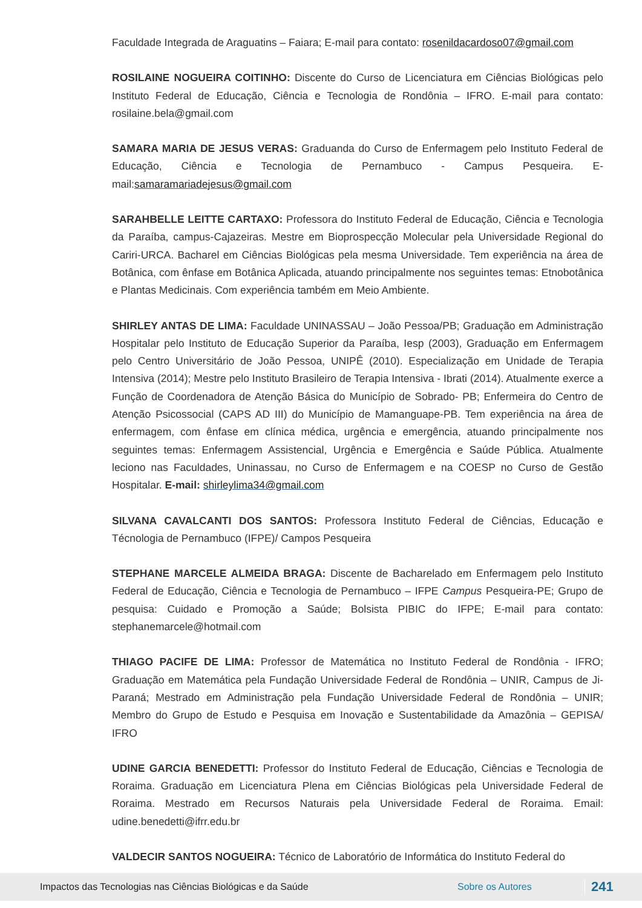Faculdade Integrada de Araguatins – Faiara; E-mail para contato: rosenildacardoso07@gmail.com
ROSILAINE NOGUEIRA COITINHO: Discente do Curso de Licenciatura em Ciências Biológicas pelo Instituto Federal de Educação, Ciência e Tecnologia de Rondônia – IFRO. E-mail para contato: rosilaine.bela@gmail.com
SAMARA MARIA DE JESUS VERAS: Graduanda do Curso de Enfermagem pelo Instituto Federal de Educação, Ciência e Tecnologia de Pernambuco - Campus Pesqueira. E-mail:samaramariadejesus@gmail.com
SARAHBELLE LEITTE CARTAXO: Professora do Instituto Federal de Educação, Ciência e Tecnologia da Paraíba, campus-Cajazeiras. Mestre em Bioprospecção Molecular pela Universidade Regional do Cariri-URCA. Bacharel em Ciências Biológicas pela mesma Universidade. Tem experiência na área de Botânica, com ênfase em Botânica Aplicada, atuando principalmente nos seguintes temas: Etnobotânica e Plantas Medicinais. Com experiência também em Meio Ambiente.
SHIRLEY ANTAS DE LIMA: Faculdade UNINASSAU – João Pessoa/PB; Graduação em Administração Hospitalar pelo Instituto de Educação Superior da Paraíba, Iesp (2003), Graduação em Enfermagem pelo Centro Universitário de João Pessoa, UNIPÊ (2010). Especialização em Unidade de Terapia Intensiva (2014); Mestre pelo Instituto Brasileiro de Terapia Intensiva - Ibrati (2014). Atualmente exerce a Função de Coordenadora de Atenção Básica do Município de Sobrado- PB; Enfermeira do Centro de Atenção Psicossocial (CAPS AD III) do Município de Mamanguape-PB. Tem experiência na área de enfermagem, com ênfase em clínica médica, urgência e emergência, atuando principalmente nos seguintes temas: Enfermagem Assistencial, Urgência e Emergência e Saúde Pública. Atualmente leciono nas Faculdades, Uninassau, no Curso de Enfermagem e na COESP no Curso de Gestão Hospitalar. E-mail: shirleylima34@gmail.com
SILVANA CAVALCANTI DOS SANTOS: Professora Instituto Federal de Ciências, Educação e Técnologia de Pernambuco (IFPE)/ Campos Pesqueira
STEPHANE MARCELE ALMEIDA BRAGA: Discente de Bacharelado em Enfermagem pelo Instituto Federal de Educação, Ciência e Tecnologia de Pernambuco – IFPE Campus Pesqueira-PE; Grupo de pesquisa: Cuidado e Promoção a Saúde; Bolsista PIBIC do IFPE; E-mail para contato: stephanemarcele@hotmail.com
THIAGO PACIFE DE LIMA: Professor de Matemática no Instituto Federal de Rondônia - IFRO; Graduação em Matemática pela Fundação Universidade Federal de Rondônia – UNIR, Campus de Ji-Paraná; Mestrado em Administração pela Fundação Universidade Federal de Rondônia – UNIR; Membro do Grupo de Estudo e Pesquisa em Inovação e Sustentabilidade da Amazônia – GEPISA/ IFRO
UDINE GARCIA BENEDETTI: Professor do Instituto Federal de Educação, Ciências e Tecnologia de Roraima. Graduação em Licenciatura Plena em Ciências Biológicas pela Universidade Federal de Roraima. Mestrado em Recursos Naturais pela Universidade Federal de Roraima. Email: udine.benedetti@ifrr.edu.br
VALDECIR SANTOS NOGUEIRA: Técnico de Laboratório de Informática do Instituto Federal do
Impactos das Tecnologias nas Ciências Biológicas e da Saúde Sobre os Autores 241